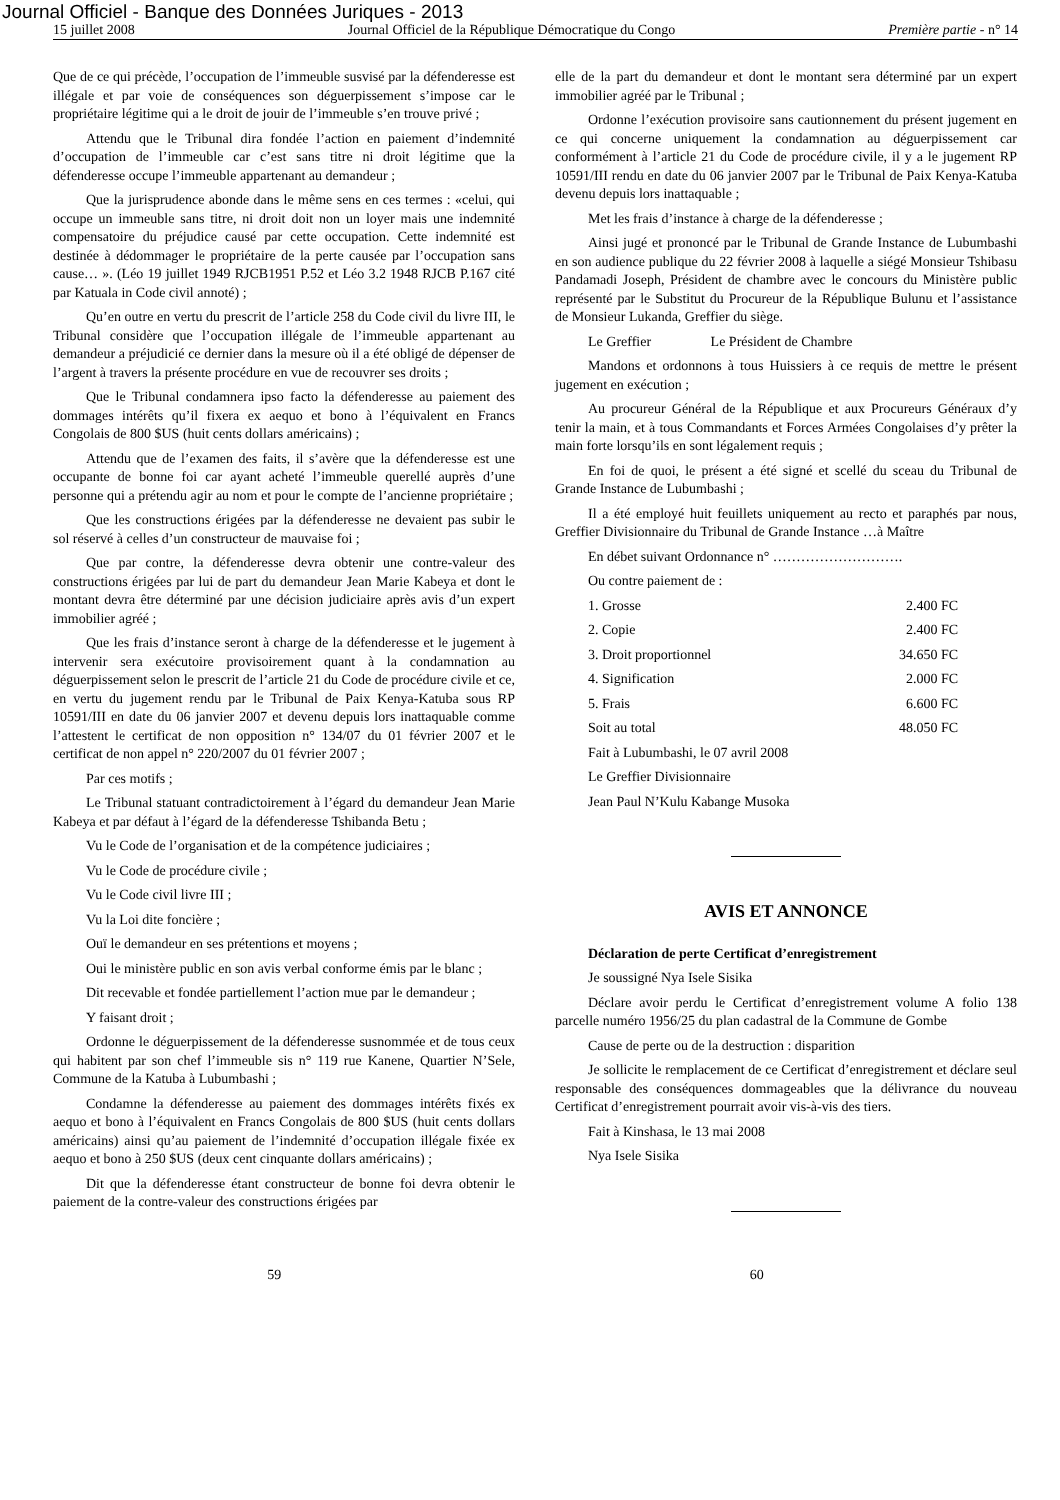Journal Officiel - Banque des Données Juriques - 2013
15 juillet 2008 Journal Officiel de la République Démocratique du Congo Première partie - n° 14
Que de ce qui précède, l’occupation de l’immeuble susvisé par la défenderesse est illégale et par voie de conséquences son déguerpissement s’impose car le propriétaire légitime qui a le droit de jouir de l’immeuble s’en trouve privé ;
Attendu que le Tribunal dira fondée l’action en paiement d’indemnité d’occupation de l’immeuble car c’est sans titre ni droit légitime que la défenderesse occupe l’immeuble appartenant au demandeur ;
Que la jurisprudence abonde dans le même sens en ces termes : «celui, qui occupe un immeuble sans titre, ni droit doit non un loyer mais une indemnité compensatoire du préjudice causé par cette occupation. Cette indemnité est destinée à dédommager le propriétaire de la perte causée par l’occupation sans cause… ». (Léo 19 juillet 1949 RJCB1951 P.52 et Léo 3.2 1948 RJCB P.167 cité par Katuala in Code civil annoté) ;
Qu’en outre en vertu du prescrit de l’article 258 du Code civil du livre III, le Tribunal considère que l’occupation illégale de l’immeuble appartenant au demandeur a préjudicié ce dernier dans la mesure où il a été obligé de dépenser de l’argent à travers la présente procédure en vue de recouvrer ses droits ;
Que le Tribunal condamnera ipso facto la défenderesse au paiement des dommages intérêts qu’il fixera ex aequo et bono à l’équivalent en Francs Congolais de 800 $US (huit cents dollars américains) ;
Attendu que de l’examen des faits, il s’avère que la défenderesse est une occupante de bonne foi car ayant acheté l’immeuble querellé auprès d’une personne qui a prétendu agir au nom et pour le compte de l’ancienne propriétaire ;
Que les constructions érigées par la défenderesse ne devaient pas subir le sol réservé à celles d’un constructeur de mauvaise foi ;
Que par contre, la défenderesse devra obtenir une contre-valeur des constructions érigées par lui de part du demandeur Jean Marie Kabeya et dont le montant devra être déterminé par une décision judiciaire après avis d’un expert immobilier agréé ;
Que les frais d’instance seront à charge de la défenderesse et le jugement à intervenir sera exécutoire provisoirement quant à la condamnation au déguerpissement selon le prescrit de l’article 21 du Code de procédure civile et ce, en vertu du jugement rendu par le Tribunal de Paix Kenya-Katuba sous RP 10591/III en date du 06 janvier 2007 et devenu depuis lors inattaquable comme l’attestent le certificat de non opposition n° 134/07 du 01 février 2007 et le certificat de non appel n° 220/2007 du 01 février 2007 ;
Par ces motifs ;
Le Tribunal statuant contradictoirement à l’égard du demandeur Jean Marie Kabeya et par défaut à l’égard de la défenderesse Tshibanda Betu ;
Vu le Code de l’organisation et de la compétence judiciaires ;
Vu le Code de procédure civile ;
Vu le Code civil livre III ;
Vu la Loi dite foncière ;
Ouï le demandeur en ses prétentions et moyens ;
Oui le ministère public en son avis verbal conforme émis par le blanc ;
Dit recevable et fondée partiellement l’action mue par le demandeur ;
Y faisant droit ;
Ordonne le déguerpissement de la défenderesse susnommée et de tous ceux qui habitent par son chef l’immeuble sis n° 119 rue Kanene, Quartier N’Sele, Commune de la Katuba à Lubumbashi ;
Condamne la défenderesse au paiement des dommages intérêts fixés ex aequo et bono à l’équivalent en Francs Congolais de 800 $US (huit cents dollars américains) ainsi qu’au paiement de l’indemnité d’occupation illégale fixée ex aequo et bono à 250 $US (deux cent cinquante dollars américains) ;
Dit que la défenderesse étant constructeur de bonne foi devra obtenir le paiement de la contre-valeur des constructions érigées par
elle de la part du demandeur et dont le montant sera déterminé par un expert immobilier agréé par le Tribunal ;
Ordonne l’exécution provisoire sans cautionnement du présent jugement en ce qui concerne uniquement la condamnation au déguerpissement car conformément à l’article 21 du Code de procédure civile, il y a le jugement RP 10591/III rendu en date du 06 janvier 2007 par le Tribunal de Paix Kenya-Katuba devenu depuis lors inattaquable ;
Met les frais d’instance à charge de la défenderesse ;
Ainsi jugé et prononcé par le Tribunal de Grande Instance de Lubumbashi en son audience publique du 22 février 2008 à laquelle a siégé Monsieur Tshibasu Pandamadi Joseph, Président de chambre avec le concours du Ministère public représenté par le Substitut du Procureur de la République Bulunu et l’assistance de Monsieur Lukanda, Greffier du siège.
Le Greffier Le Président de Chambre
Mandons et ordonnons à tous Huissiers à ce requis de mettre le présent jugement en exécution ;
Au procureur Général de la République et aux Procureurs Généraux d’y tenir la main, et à tous Commandants et Forces Armées Congolaises d’y prêter la main forte lorsqu’ils en sont légalement requis ;
En foi de quoi, le présent a été signé et scellé du sceau du Tribunal de Grande Instance de Lubumbashi ;
Il a été employé huit feuillets uniquement au recto et paraphés par nous, Greffier Divisionnaire du Tribunal de Grande Instance …à Maître
En débet suivant Ordonnance n° ……………………….
Ou contre paiement de :
1. Grosse 2.400 FC
2. Copie 2.400 FC
3. Droit proportionnel 34.650 FC
4. Signification 2.000 FC
5. Frais 6.600 FC
Soit au total 48.050 FC
Fait à Lubumbashi, le 07 avril 2008
Le Greffier Divisionnaire
Jean Paul N’Kulu Kabange Musoka
AVIS ET ANNONCE
Déclaration de perte Certificat d’enregistrement
Je soussigné Nya Isele Sisika
Déclare avoir perdu le Certificat d’enregistrement volume A folio 138 parcelle numéro 1956/25 du plan cadastral de la Commune de Gombe
Cause de perte ou de la destruction : disparition
Je sollicite le remplacement de ce Certificat d’enregistrement et déclare seul responsable des conséquences dommageables que la délivrance du nouveau Certificat d’enregistrement pourrait avoir vis-à-vis des tiers.
Fait à Kinshasa, le 13 mai 2008
Nya Isele Sisika
59 60